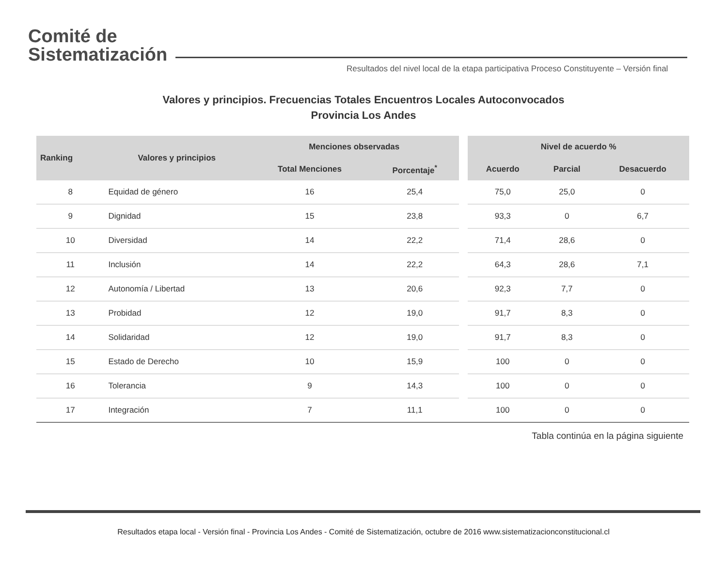Comité de
Sistematización
Resultados del nivel local de la etapa participativa Proceso Constituyente – Versión final
Valores y principios. Frecuencias Totales Encuentros Locales Autoconvocados
Provincia Los Andes
| Ranking | Valores y principios | Menciones observadas | | | Nivel de acuerdo % | | |
| --- | --- | --- | --- | --- | --- | --- | --- |
| | | Total Menciones | Porcentaje<sup>*</sup> | | Acuerdo | Parcial | Desacuerdo |
| 8 | Equidad de género | 16 | 25,4 | | 75,0 | 25,0 | 0 |
| 9 | Dignidad | 15 | 23,8 | | 93,3 | 0 | 6,7 |
| 10 | Diversidad | 14 | 22,2 | | 71,4 | 28,6 | 0 |
| 11 | Inclusión | 14 | 22,2 | | 64,3 | 28,6 | 7,1 |
| 12 | Autonomía / Libertad | 13 | 20,6 | | 92,3 | 7,7 | 0 |
| 13 | Probidad | 12 | 19,0 | | 91,7 | 8,3 | 0 |
| 14 | Solidaridad | 12 | 19,0 | | 91,7 | 8,3 | 0 |
| 15 | Estado de Derecho | 10 | 15,9 | | 100 | 0 | 0 |
| 16 | Tolerancia | 9 | 14,3 | | 100 | 0 | 0 |
| 17 | Integración | 7 | 11,1 | | 100 | 0 | 0 |
Tabla continúa en la página siguiente
Resultados etapa local - Versión final - Provincia Los Andes - Comité de Sistematización, octubre de 2016 www.sistematizacionconstitucional.cl